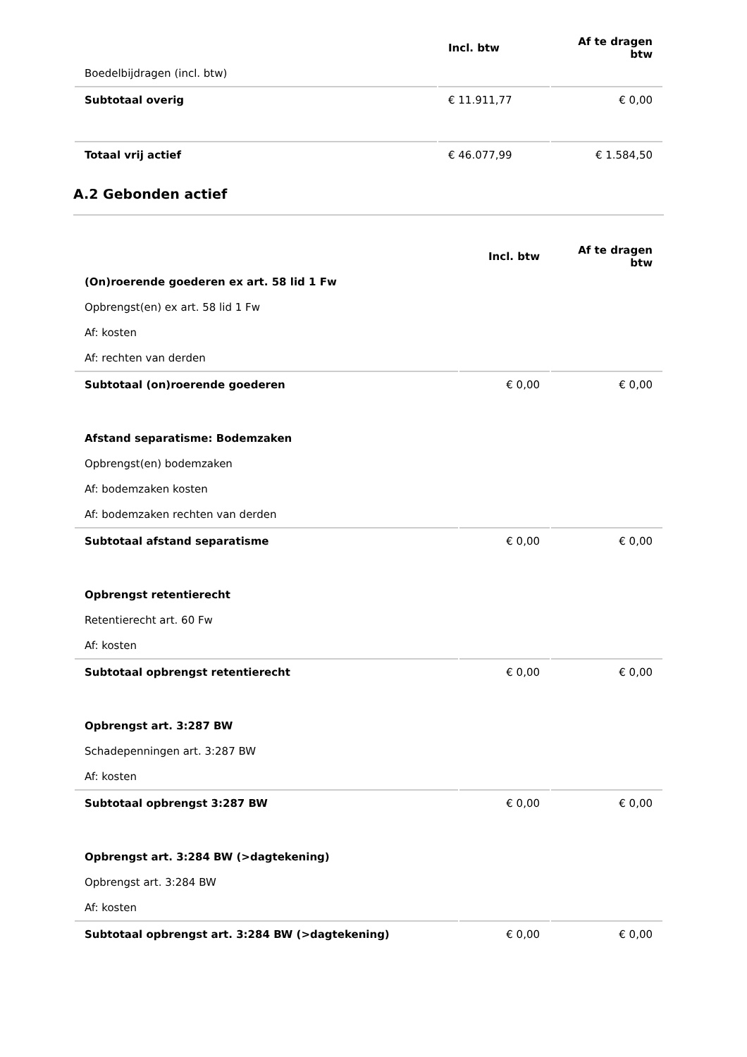| | Incl. btw | Af te dragen btw |
| --- | --- | --- |
| Boedelbijdragen (incl. btw) | | |
| Subtotaal overig | € 11.911,77 | € 0,00 |
| Totaal vrij actief | € 46.077,99 | € 1.584,50 |
A.2 Gebonden actief
| | Incl. btw | Af te dragen btw |
| --- | --- | --- |
| (On)roerende goederen ex art. 58 lid 1 Fw | | |
| Opbrengst(en) ex art. 58 lid 1 Fw | | |
| Af: kosten | | |
| Af: rechten van derden | | |
| Subtotaal (on)roerende goederen | € 0,00 | € 0,00 |
| Afstand separatisme: Bodemzaken | | |
| Opbrengst(en) bodemzaken | | |
| Af: bodemzaken kosten | | |
| Af: bodemzaken rechten van derden | | |
| Subtotaal afstand separatisme | € 0,00 | € 0,00 |
| Opbrengst retentierecht | | |
| Retentierecht art. 60 Fw | | |
| Af: kosten | | |
| Subtotaal opbrengst retentierecht | € 0,00 | € 0,00 |
| Opbrengst art. 3:287 BW | | |
| Schadepenningen art. 3:287 BW | | |
| Af: kosten | | |
| Subtotaal opbrengst 3:287 BW | € 0,00 | € 0,00 |
| Opbrengst art. 3:284 BW (>dagtekening) | | |
| Opbrengst art. 3:284 BW | | |
| Af: kosten | | |
| Subtotaal opbrengst art. 3:284 BW (>dagtekening) | € 0,00 | € 0,00 |